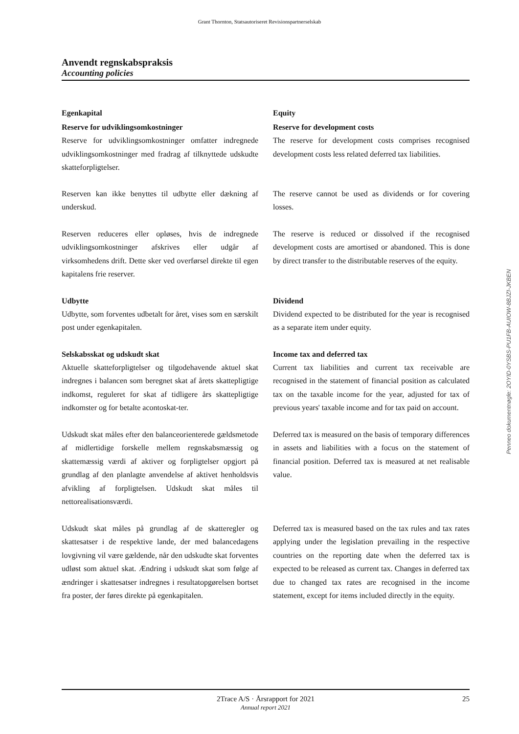Grant Thornton, Statsautoriseret Revisionspartnerselskab
Anvendt regnskabspraksis
Accounting policies
Egenkapital
Reserve for udviklingsomkostninger
Reserve for udviklingsomkostninger omfatter indregnede udviklingsomkostninger med fradrag af tilknyttede udskudte skatteforpligtelser.
Equity
Reserve for development costs
The reserve for development costs comprises recognised development costs less related deferred tax liabilities.
Reserven kan ikke benyttes til udbytte eller dækning af underskud.
The reserve cannot be used as dividends or for covering losses.
Reserven reduceres eller opløses, hvis de indregnede udviklingsomkostninger afskrives eller udgår af virksomhedens drift. Dette sker ved overførsel direkte til egen kapitalens frie reserver.
The reserve is reduced or dissolved if the recognised development costs are amortised or abandoned. This is done by direct transfer to the distributable reserves of the equity.
Udbytte
Udbytte, som forventes udbetalt for året, vises som en særskilt post under egenkapitalen.
Dividend
Dividend expected to be distributed for the year is recognised as a separate item under equity.
Selskabsskat og udskudt skat
Aktuelle skatteforpligtelser og tilgodehavende aktuel skat indregnes i balancen som beregnet skat af årets skattepligtige indkomst, reguleret for skat af tidligere års skattepligtige indkomster og for betalte acontoskat-ter.
Income tax and deferred tax
Current tax liabilities and current tax receivable are recognised in the statement of financial position as calculated tax on the taxable income for the year, adjusted for tax of previous years' taxable income and for tax paid on account.
Udskudt skat måles efter den balanceorienterede gældsmetode af midlertidige forskelle mellem regnskabsmæssig og skattemæssig værdi af aktiver og forpligtelser opgjort på grundlag af den planlagte anvendelse af aktivet henholdsvis afvikling af forpligtelsen. Udskudt skat måles til nettorealisationsværdi.
Deferred tax is measured on the basis of temporary differences in assets and liabilities with a focus on the statement of financial position. Deferred tax is measured at net realisable value.
Udskudt skat måles på grundlag af de skatteregler og skattesatser i de respektive lande, der med balancedagens lovgivning vil være gældende, når den udskudte skat forventes udløst som aktuel skat. Ændring i udskudt skat som følge af ændringer i skattesatser indregnes i resultatopgørelsen bortset fra poster, der føres direkte på egenkapitalen.
Deferred tax is measured based on the tax rules and tax rates applying under the legislation prevailing in the respective countries on the reporting date when the deferred tax is expected to be released as current tax. Changes in deferred tax due to changed tax rates are recognised in the income statement, except for items included directly in the equity.
Penneo dokumentnøgle: 2OYID-0YSBS-PU1FB-AUIOW-8BJZI-JKBEN
2Trace A/S · Årsrapport for 2021
Annual report 2021
25